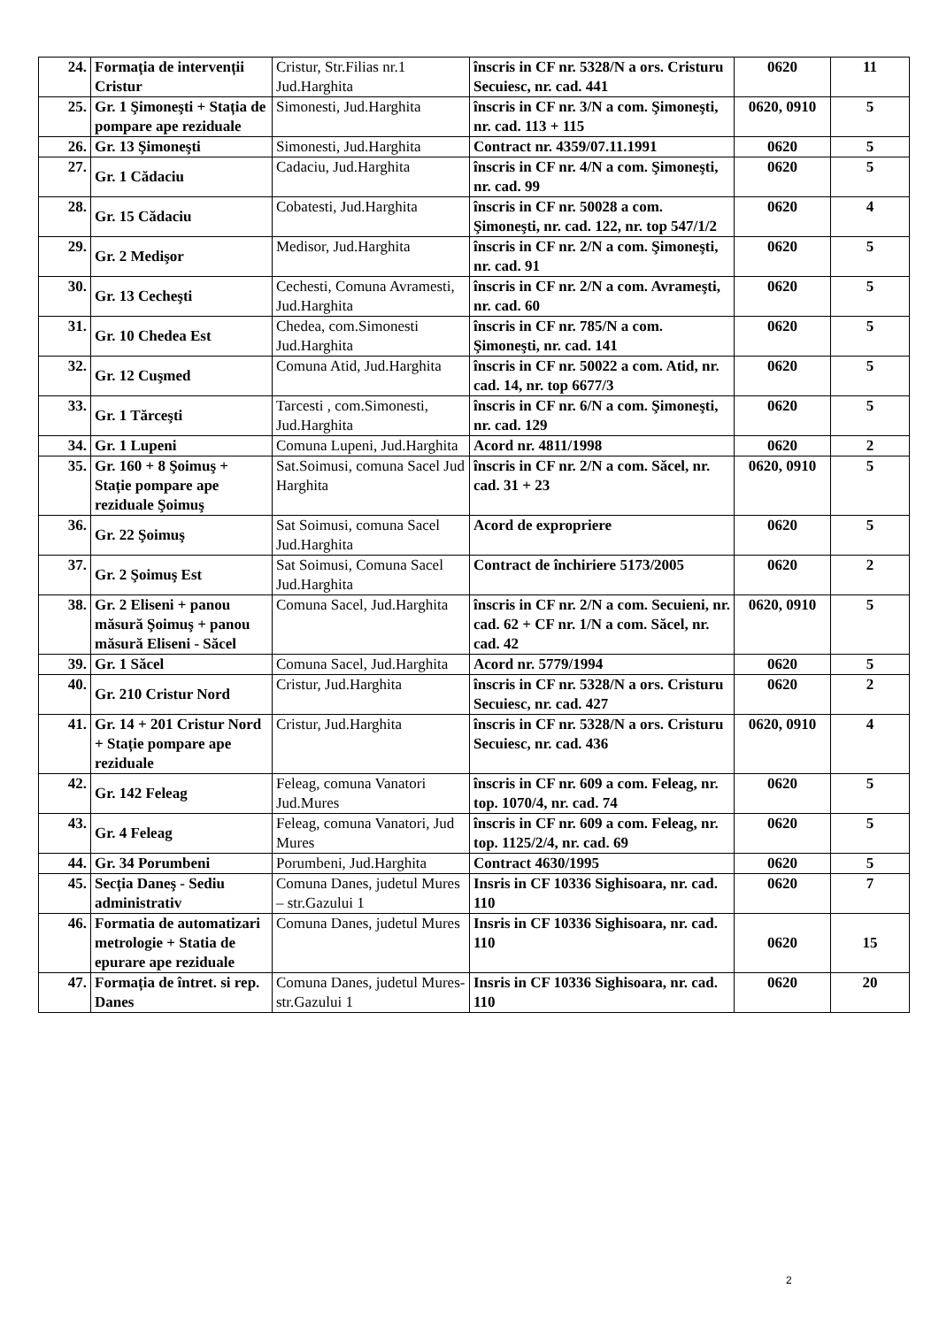| 24. | Formația de intervenții Cristur | Cristur, Str.Filias nr.1 Jud.Harghita | înscris in CF nr. 5328/N a ors. Cristuru Secuiesc, nr. cad. 441 | 0620 | 11 |
| 25. | Gr. 1 Şimoneşti + Stația de pompare ape reziduale | Simonesti, Jud.Harghita | înscris in CF nr. 3/N a com. Şimoneşti, nr. cad. 113 + 115 | 0620, 0910 | 5 |
| 26. | Gr. 13 Şimoneşti | Simonesti, Jud.Harghita | Contract nr. 4359/07.11.1991 | 0620 | 5 |
| 27. | Gr. 1 Cădaciu | Cadaciu, Jud.Harghita | înscris in CF nr. 4/N a com. Şimoneşti, nr. cad. 99 | 0620 | 5 |
| 28. | Gr. 15 Cădaciu | Cobatesti, Jud.Harghita | înscris in CF nr. 50028 a com. Şimoneşti, nr. cad. 122, nr. top 547/1/2 | 0620 | 4 |
| 29. | Gr. 2 Medişor | Medisor, Jud.Harghita | înscris in CF nr. 2/N a com. Şimoneşti, nr. cad. 91 | 0620 | 5 |
| 30. | Gr. 13 Cecheşti | Cechesti, Comuna Avramesti, Jud.Harghita | înscris in CF nr. 2/N a com. Avrameşti, nr. cad. 60 | 0620 | 5 |
| 31. | Gr. 10 Chedea Est | Chedea, com.Simonesti Jud.Harghita | înscris in CF nr. 785/N a com. Şimoneşti, nr. cad. 141 | 0620 | 5 |
| 32. | Gr. 12 Cuşmed | Comuna Atid, Jud.Harghita | înscris in CF nr. 50022 a com. Atid, nr. cad. 14, nr. top 6677/3 | 0620 | 5 |
| 33. | Gr. 1 Tărceşti | Tarcesti , com.Simonesti, Jud.Harghita | înscris in CF nr. 6/N a com. Şimoneşti, nr. cad. 129 | 0620 | 5 |
| 34. | Gr. 1 Lupeni | Comuna Lupeni, Jud.Harghita | Acord nr. 4811/1998 | 0620 | 2 |
| 35. | Gr. 160 + 8 Şoimuş + Stație pompare ape reziduale Şoimuş | Sat.Soimusi, comuna Sacel Jud Harghita | înscris in CF nr. 2/N a com. Săcel, nr. cad. 31 + 23 | 0620, 0910 | 5 |
| 36. | Gr. 22 Şoimuş | Sat Soimusi, comuna Sacel Jud.Harghita | Acord de expropriere | 0620 | 5 |
| 37. | Gr. 2 Şoimuş Est | Sat Soimusi, Comuna Sacel Jud.Harghita | Contract de închiriere 5173/2005 | 0620 | 2 |
| 38. | Gr. 2 Eliseni + panou măsură Şoimuş + panou măsură Eliseni - Săcel | Comuna Sacel, Jud.Harghita | înscris in CF nr. 2/N a com. Secuieni, nr. cad. 62 + CF nr. 1/N a com. Săcel, nr. cad. 42 | 0620, 0910 | 5 |
| 39. | Gr. 1 Săcel | Comuna Sacel, Jud.Harghita | Acord nr. 5779/1994 | 0620 | 5 |
| 40. | Gr. 210 Cristur Nord | Cristur, Jud.Harghita | înscris in CF nr. 5328/N a ors. Cristuru Secuiesc, nr. cad. 427 | 0620 | 2 |
| 41. | Gr. 14 + 201 Cristur Nord + Stație pompare ape reziduale | Cristur, Jud.Harghita | înscris in CF nr. 5328/N a ors. Cristuru Secuiesc, nr. cad. 436 | 0620, 0910 | 4 |
| 42. | Gr. 142 Feleag | Feleag, comuna Vanatori Jud.Mures | înscris in CF nr. 609 a com. Feleag, nr. top. 1070/4, nr. cad. 74 | 0620 | 5 |
| 43. | Gr. 4 Feleag | Feleag, comuna Vanatori, Jud Mures | înscris in CF nr. 609 a com. Feleag, nr. top. 1125/2/4, nr. cad. 69 | 0620 | 5 |
| 44. | Gr. 34 Porumbeni | Porumbeni, Jud.Harghita | Contract 4630/1995 | 0620 | 5 |
| 45. | Secția Daneş - Sediu administrativ | Comuna Danes, judetul Mures – str.Gazului 1 | Insris in CF 10336 Sighisoara, nr. cad. 110 | 0620 | 7 |
| 46. | Formatia de automatizari metrologie + Statia de epurare ape reziduale | Comuna Danes, judetul Mures | Insris in CF 10336 Sighisoara, nr. cad. 110 | 0620 | 15 |
| 47. | Formația de întret. si rep. Danes | Comuna Danes, judetul Mures- str.Gazului 1 | Insris in CF 10336 Sighisoara, nr. cad. 110 | 0620 | 20 |
2